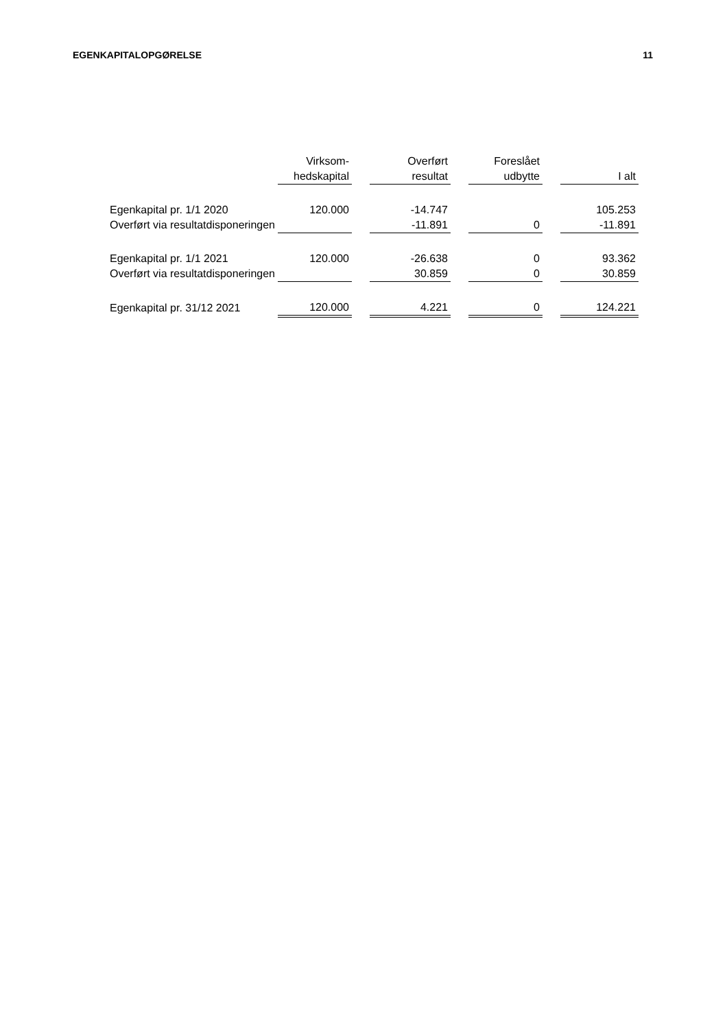EGENKAPITALOPGØRELSE 11
| | Virksom- | | Overført | | Foreslået | | |
| --- | --- | --- | --- | --- | --- | --- | --- |
| | hedskapital | | resultat | | udbytte | | I alt |
| Egenkapital pr. 1/1 2020 | 120.000 | | -14.747 | | | | 105.253 |
| Overført via resultatdisponeringen | | | -11.891 | | 0 | | -11.891 |
| Egenkapital pr. 1/1 2021 | 120.000 | | -26.638 | | 0 | | 93.362 |
| Overført via resultatdisponeringen | | | 30.859 | | 0 | | 30.859 |
| Egenkapital pr. 31/12 2021 | 120.000 | | 4.221 | | 0 | | 124.221 |